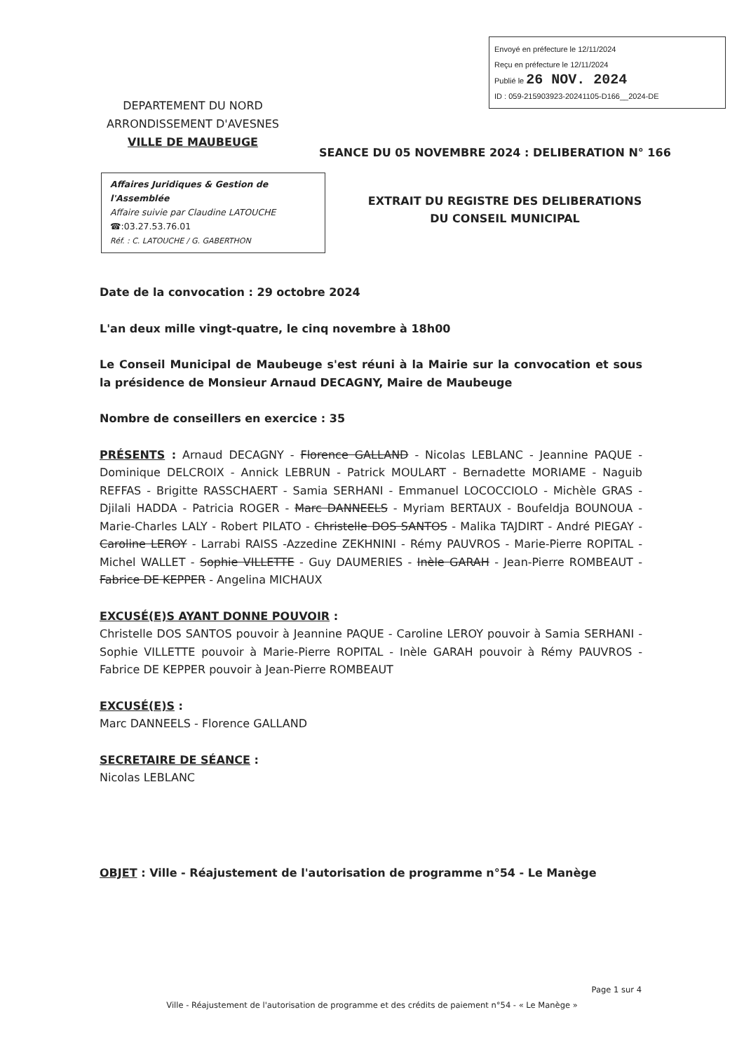Envoyé en préfecture le 12/11/2024
Reçu en préfecture le 12/11/2024
Publié le 26 NOV. 2024
ID : 059-215903923-20241105-D166__2024-DE
DEPARTEMENT DU NORD
ARRONDISSEMENT D'AVESNES
VILLE DE MAUBEUGE
SEANCE DU 05 NOVEMBRE 2024 : DELIBERATION N° 166
Affaires Juridiques & Gestion de l'Assemblée
Affaire suivie par Claudine LATOUCHE
☎:03.27.53.76.01
Réf. : C. LATOUCHE / G. GABERTHON
EXTRAIT DU REGISTRE DES DELIBERATIONS
DU CONSEIL MUNICIPAL
Date de la convocation : 29 octobre 2024
L'an deux mille vingt-quatre, le cinq novembre à 18h00
Le Conseil Municipal de Maubeuge s'est réuni à la Mairie sur la convocation et sous la présidence de Monsieur Arnaud DECAGNY, Maire de Maubeuge
Nombre de conseillers en exercice : 35
PRÉSENTS : Arnaud DECAGNY - Florence GALLAND - Nicolas LEBLANC - Jeannine PAQUE - Dominique DELCROIX - Annick LEBRUN - Patrick MOULART - Bernadette MORIAME - Naguib REFFAS - Brigitte RASSCHAERT - Samia SERHANI - Emmanuel LOCOCCIOLO - Michèle GRAS - Djilali HADDA - Patricia ROGER - Marc DANNEELS - Myriam BERTAUX - Boufeldja BOUNOUA - Marie-Charles LALY - Robert PILATO - Christelle DOS SANTOS - Malika TAJDIRT - André PIEGAY - Caroline LEROY - Larrabi RAISS -Azzedine ZEKHNINI - Rémy PAUVROS - Marie-Pierre ROPITAL - Michel WALLET - Sophie VILLETTE - Guy DAUMERIES - Inèle GARAH - Jean-Pierre ROMBEAUT - Fabrice DE KEPPER - Angelina MICHAUX
EXCUSÉ(E)S AYANT DONNE POUVOIR :
Christelle DOS SANTOS pouvoir à Jeannine PAQUE - Caroline LEROY pouvoir à Samia SERHANI - Sophie VILLETTE pouvoir à Marie-Pierre ROPITAL - Inèle GARAH pouvoir à Rémy PAUVROS - Fabrice DE KEPPER pouvoir à Jean-Pierre ROMBEAUT
EXCUSÉ(E)S :
Marc DANNEELS - Florence GALLAND
SECRETAIRE DE SÉANCE :
Nicolas LEBLANC
OBJET : Ville - Réajustement de l'autorisation de programme n°54 - Le Manège
Page 1 sur 4
Ville - Réajustement de l'autorisation de programme et des crédits de paiement n°54 - « Le Manège »